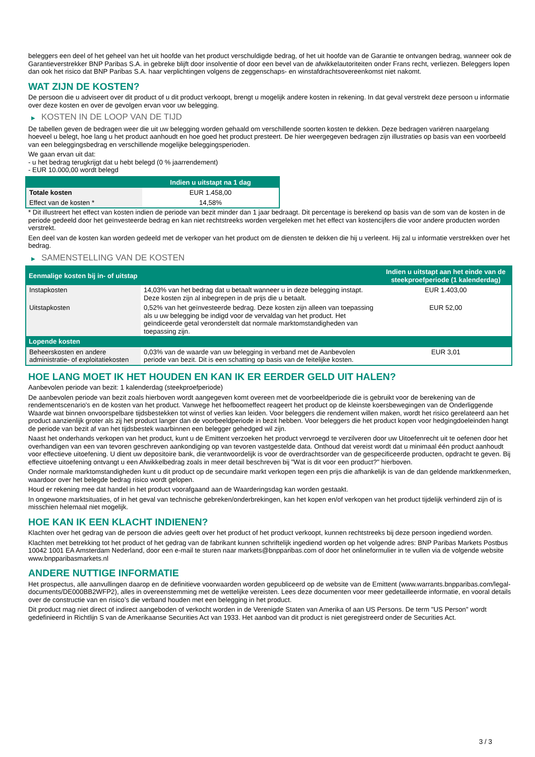beleggers een deel of het geheel van het uit hoofde van het product verschuldigde bedrag, of het uit hoofde van de Garantie te ontvangen bedrag, wanneer ook de Garantieverstrekker BNP Paribas S.A. in gebreke blijft door insolventie of door een bevel van de afwikkelautoriteiten onder Frans recht, verliezen. Beleggers lopen dan ook het risico dat BNP Paribas S.A. haar verplichtingen volgens de zeggenschaps- en winstafdrachtsovereenkomst niet nakomt.
WAT ZIJN DE KOSTEN?
De persoon die u adviseert over dit product of u dit product verkoopt, brengt u mogelijk andere kosten in rekening. In dat geval verstrekt deze persoon u informatie over deze kosten en over de gevolgen ervan voor uw belegging.
▶ KOSTEN IN DE LOOP VAN DE TIJD
De tabellen geven de bedragen weer die uit uw belegging worden gehaald om verschillende soorten kosten te dekken. Deze bedragen variëren naargelang hoeveel u belegt, hoe lang u het product aanhoudt en hoe goed het product presteert. De hier weergegeven bedragen zijn illustraties op basis van een voorbeeld van een beleggingsbedrag en verschillende mogelijke beleggingsperioden.
We gaan ervan uit dat:
- u het bedrag terugkrijgt dat u hebt belegd (0 % jaarrendement)
- EUR 10.000,00 wordt belegd
| | Indien u uitstapt na 1 dag |
| --- | --- |
| Totale kosten | EUR 1.458,00 |
| Effect van de kosten * | 14,58% |
* Dit illustreert het effect van kosten indien de periode van bezit minder dan 1 jaar bedraagt. Dit percentage is berekend op basis van de som van de kosten in de periode gedeeld door het geïnvesteerde bedrag en kan niet rechtstreeks worden vergeleken met het effect van kostencijfers die voor andere producten worden verstrekt.
Een deel van de kosten kan worden gedeeld met de verkoper van het product om de diensten te dekken die hij u verleent. Hij zal u informatie verstrekken over het bedrag.
▶ SAMENSTELLING VAN DE KOSTEN
| Eenmalige kosten bij in- of uitstap | | Indien u uitstapt aan het einde van de steekproefperiode (1 kalenderdag) |
| --- | --- | --- |
| Instapkosten | 14,03% van het bedrag dat u betaalt wanneer u in deze belegging instapt. Deze kosten zijn al inbegrepen in de prijs die u betaalt. | EUR 1.403,00 |
| Uitstapkosten | 0,52% van het geïnvesteerde bedrag. Deze kosten zijn alleen van toepassing als u uw belegging be indigd voor de vervaldag van het product. Het geïndiceerde getal veronderstelt dat normale marktomstandigheden van toepassing zijn. | EUR 52,00 |
| Lopende kosten | | |
| Beheerskosten en andere administratie- of exploitatiekosten | 0,03% van de waarde van uw belegging in verband met de Aanbevolen periode van bezit. Dit is een schatting op basis van de feitelijke kosten. | EUR 3,01 |
HOE LANG MOET IK HET HOUDEN EN KAN IK ER EERDER GELD UIT HALEN?
Aanbevolen periode van bezit: 1 kalenderdag (steekproefperiode)
De aanbevolen periode van bezit zoals hierboven wordt aangegeven komt overeen met de voorbeeldperiode die is gebruikt voor de berekening van de rendementscenario's en de kosten van het product. Vanwege het hefboomeffect reageert het product op de kleinste koersbewegingen van de Onderliggende Waarde wat binnen onvoorspelbare tijdsbestekken tot winst of verlies kan leiden. Voor beleggers die rendement willen maken, wordt het risico gerelateerd aan het product aanzienlijk groter als zij het product langer dan de voorbeeldperiode in bezit hebben. Voor beleggers die het product kopen voor hedgingdoeleinden hangt de periode van bezit af van het tijdsbestek waarbinnen een belegger gehedged wil zijn.
Naast het onderhands verkopen van het product, kunt u de Emittent verzoeken het product vervroegd te verzilveren door uw Uitoefenrecht uit te oefenen door het overhandigen van een van tevoren geschreven aankondiging op van tevoren vastgestelde data. Onthoud dat vereist wordt dat u minimaal één product aanhoudt voor effectieve uitoefening. U dient uw depositoire bank, die verantwoordelijk is voor de overdrachtsorder van de gespecificeerde producten, opdracht te geven. Bij effectieve uitoefening ontvangt u een Afwikkelbedrag zoals in meer detail beschreven bij "Wat is dit voor een product?" hierboven.
Onder normale marktomstandigheden kunt u dit product op de secundaire markt verkopen tegen een prijs die afhankelijk is van de dan geldende marktkenmerken, waardoor over het belegde bedrag risico wordt gelopen.
Houd er rekening mee dat handel in het product voorafgaand aan de Waarderingsdag kan worden gestaakt.
In ongewone marktsituaties, of in het geval van technische gebreken/onderbrekingen, kan het kopen en/of verkopen van het product tijdelijk verhinderd zijn of is misschien helemaal niet mogelijk.
HOE KAN IK EEN KLACHT INDIENEN?
Klachten over het gedrag van de persoon die advies geeft over het product of het product verkoopt, kunnen rechtstreeks bij deze persoon ingediend worden.
Klachten met betrekking tot het product of het gedrag van de fabrikant kunnen schriftelijk ingediend worden op het volgende adres: BNP Paribas Markets Postbus 10042 1001 EA Amsterdam Nederland, door een e-mail te sturen naar markets@bnpparibas.com of door het onlineformulier in te vullen via de volgende website www.bnpparibasmarkets.nl
ANDERE NUTTIGE INFORMATIE
Het prospectus, alle aanvullingen daarop en de definitieve voorwaarden worden gepubliceerd op de website van de Emittent (www.warrants.bnpparibas.com/legal-documents/DE000BB2WFP2), alles in overeenstemming met de wettelijke vereisten. Lees deze documenten voor meer gedetailleerde informatie, en vooral details over de constructie van en risico’s die verband houden met een belegging in het product.
Dit product mag niet direct of indirect aangeboden of verkocht worden in de Verenigde Staten van Amerika of aan US Persons. De term "US Person" wordt gedefinieerd in Richtlijn S van de Amerikaanse Securities Act van 1933. Het aanbod van dit product is niet geregistreerd onder de Securities Act.
3 / 3